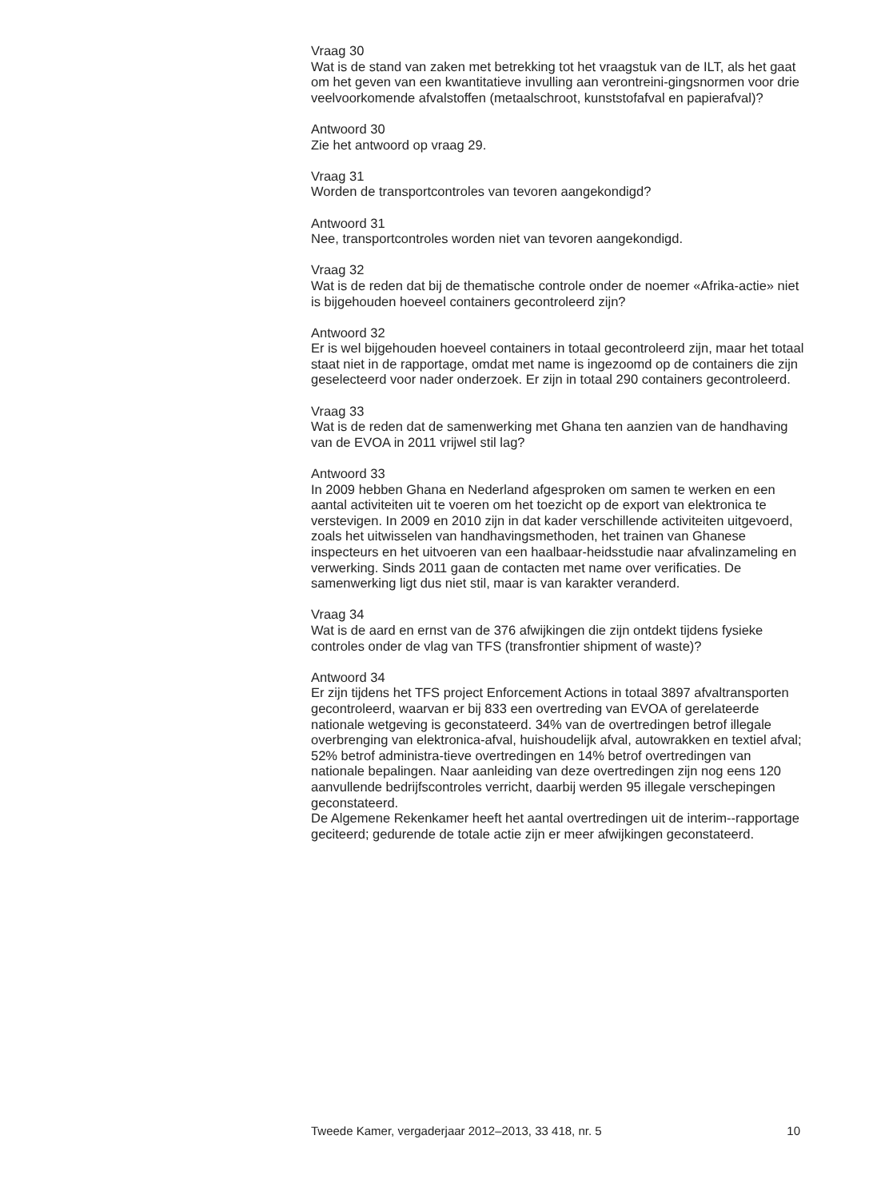Vraag 30
Wat is de stand van zaken met betrekking tot het vraagstuk van de ILT, als het gaat om het geven van een kwantitatieve invulling aan verontreini-gingsnormen voor drie veelvoorkomende afvalstoffen (metaalschroot, kunststofafval en papierafval)?
Antwoord 30
Zie het antwoord op vraag 29.
Vraag 31
Worden de transportcontroles van tevoren aangekondigd?
Antwoord 31
Nee, transportcontroles worden niet van tevoren aangekondigd.
Vraag 32
Wat is de reden dat bij de thematische controle onder de noemer «Afrika-actie» niet is bijgehouden hoeveel containers gecontroleerd zijn?
Antwoord 32
Er is wel bijgehouden hoeveel containers in totaal gecontroleerd zijn, maar het totaal staat niet in de rapportage, omdat met name is ingezoomd op de containers die zijn geselecteerd voor nader onderzoek. Er zijn in totaal 290 containers gecontroleerd.
Vraag 33
Wat is de reden dat de samenwerking met Ghana ten aanzien van de handhaving van de EVOA in 2011 vrijwel stil lag?
Antwoord 33
In 2009 hebben Ghana en Nederland afgesproken om samen te werken en een aantal activiteiten uit te voeren om het toezicht op de export van elektronica te verstevigen. In 2009 en 2010 zijn in dat kader verschillende activiteiten uitgevoerd, zoals het uitwisselen van handhavingsmethoden, het trainen van Ghanese inspecteurs en het uitvoeren van een haalbaar-heidsstudie naar afvalinzameling en verwerking. Sinds 2011 gaan de contacten met name over verificaties. De samenwerking ligt dus niet stil, maar is van karakter veranderd.
Vraag 34
Wat is de aard en ernst van de 376 afwijkingen die zijn ontdekt tijdens fysieke controles onder de vlag van TFS (transfrontier shipment of waste)?
Antwoord 34
Er zijn tijdens het TFS project Enforcement Actions in totaal 3897 afvaltransporten gecontroleerd, waarvan er bij 833 een overtreding van EVOA of gerelateerde nationale wetgeving is geconstateerd. 34% van de overtredingen betrof illegale overbrenging van elektronica-afval, huishoudelijk afval, autowrakken en textiel afval; 52% betrof administra-tieve overtredingen en 14% betrof overtredingen van nationale bepalingen. Naar aanleiding van deze overtredingen zijn nog eens 120 aanvullende bedrijfscontroles verricht, daarbij werden 95 illegale verschepingen geconstateerd.
De Algemene Rekenkamer heeft het aantal overtredingen uit de interim--rapportage geciteerd; gedurende de totale actie zijn er meer afwijkingen geconstateerd.
Tweede Kamer, vergaderjaar 2012–2013, 33 418, nr. 5 10